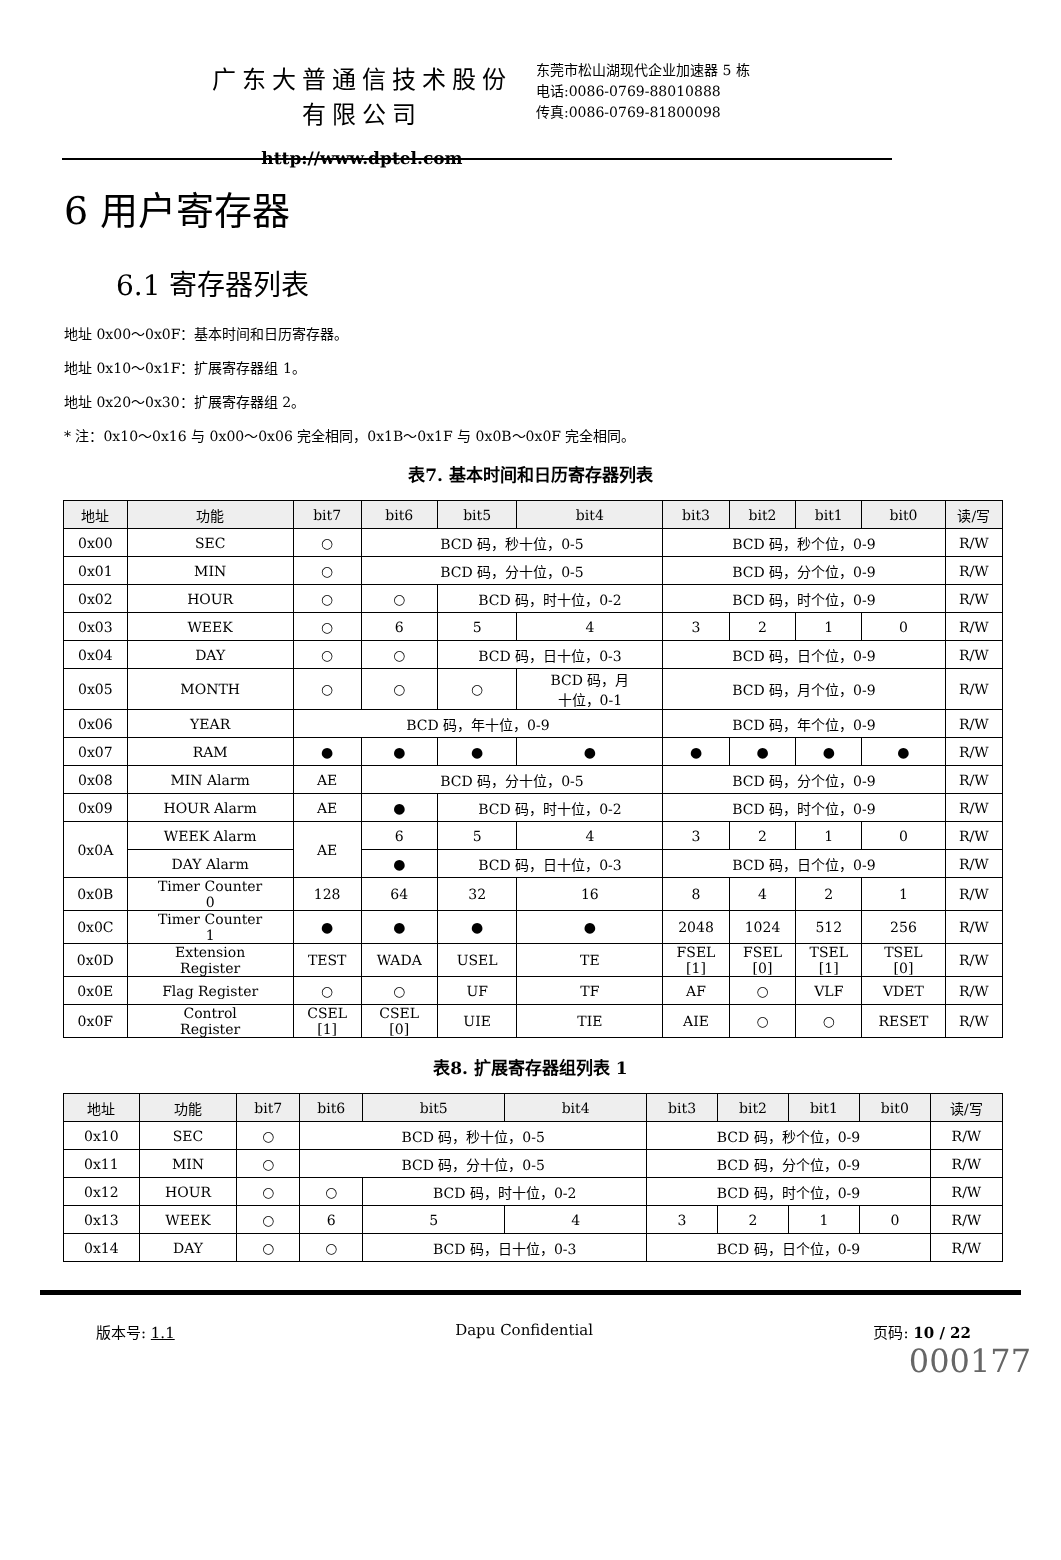广东大普通信技术股份有限公司
http://www.dptel.com
东莞市松山湖现代企业加速器 5 栋
电话:0086-0769-88010888
传真:0086-0769-81800098
6 用户寄存器
6.1 寄存器列表
地址 0x00～0x0F：基本时间和日历寄存器。
地址 0x10～0x1F：扩展寄存器组 1。
地址 0x20～0x30：扩展寄存器组 2。
* 注：0x10～0x16 与 0x00～0x06 完全相同，0x1B～0x1F 与 0x0B～0x0F 完全相同。
表7. 基本时间和日历寄存器列表
| 地址 | 功能 | bit7 | bit6 | bit5 | bit4 | bit3 | bit2 | bit1 | bit0 | 读/写 |
| --- | --- | --- | --- | --- | --- | --- | --- | --- | --- | --- |
| 0x00 | SEC | ○ | BCD 码，秒十位，0-5 | | | BCD 码，秒个位，0-9 | | | | R/W |
| 0x01 | MIN | ○ | BCD 码，分十位，0-5 | | | BCD 码，分个位，0-9 | | | | R/W |
| 0x02 | HOUR | ○ | ○ | BCD 码，时十位，0-2 | | BCD 码，时个位，0-9 | | | | R/W |
| 0x03 | WEEK | ○ | 6 | 5 | 4 | 3 | 2 | 1 | 0 | R/W |
| 0x04 | DAY | ○ | ○ | BCD 码，日十位，0-3 | | BCD 码，日个位，0-9 | | | | R/W |
| 0x05 | MONTH | ○ | ○ | ○ | BCD 码，月 十位，0-1 | BCD 码，月个位，0-9 | | | | R/W |
| 0x06 | YEAR | BCD 码，年十位，0-9 | | | | BCD 码，年个位，0-9 | | | | R/W |
| 0x07 | RAM | ● | ● | ● | ● | ● | ● | ● | ● | R/W |
| 0x08 | MIN Alarm | AE | BCD 码，分十位，0-5 | | | BCD 码，分个位，0-9 | | | | R/W |
| 0x09 | HOUR Alarm | AE | ● | BCD 码，时十位，0-2 | | BCD 码，时个位，0-9 | | | | R/W |
| 0x0A | WEEK Alarm | AE | 6 | 5 | 4 | 3 | 2 | 1 | 0 | R/W |
| | DAY Alarm | | ● | BCD 码，日十位，0-3 | | BCD 码，日个位，0-9 | | | | R/W |
| 0x0B | Timer Counter 0 | 128 | 64 | 32 | 16 | 8 | 4 | 2 | 1 | R/W |
| 0x0C | Timer Counter 1 | ● | ● | ● | ● | 2048 | 1024 | 512 | 256 | R/W |
| 0x0D | Extension Register | TEST | WADA | USEL | TE | FSEL [1] | FSEL [0] | TSEL [1] | TSEL [0] | R/W |
| 0x0E | Flag Register | ○ | ○ | UF | TF | AF | ○ | VLF | VDET | R/W |
| 0x0F | Control Register | CSEL [1] | CSEL [0] | UIE | TIE | AIE | ○ | ○ | RESET | R/W |
表8. 扩展寄存器组列表 1
| 地址 | 功能 | bit7 | bit6 | bit5 | bit4 | bit3 | bit2 | bit1 | bit0 | 读/写 |
| --- | --- | --- | --- | --- | --- | --- | --- | --- | --- | --- |
| 0x10 | SEC | ○ | BCD 码，秒十位，0-5 | | | BCD 码，秒个位，0-9 | | | | R/W |
| 0x11 | MIN | ○ | BCD 码，分十位，0-5 | | | BCD 码，分个位，0-9 | | | | R/W |
| 0x12 | HOUR | ○ | ○ | BCD 码，时十位，0-2 | | BCD 码，时个位，0-9 | | | | R/W |
| 0x13 | WEEK | ○ | 6 | 5 | 4 | 3 | 2 | 1 | 0 | R/W |
| 0x14 | DAY | ○ | ○ | BCD 码，日十位，0-3 | | BCD 码，日个位，0-9 | | | | R/W |
版本号: 1.1 Dapu Confidential 页码: 10 / 22
000177